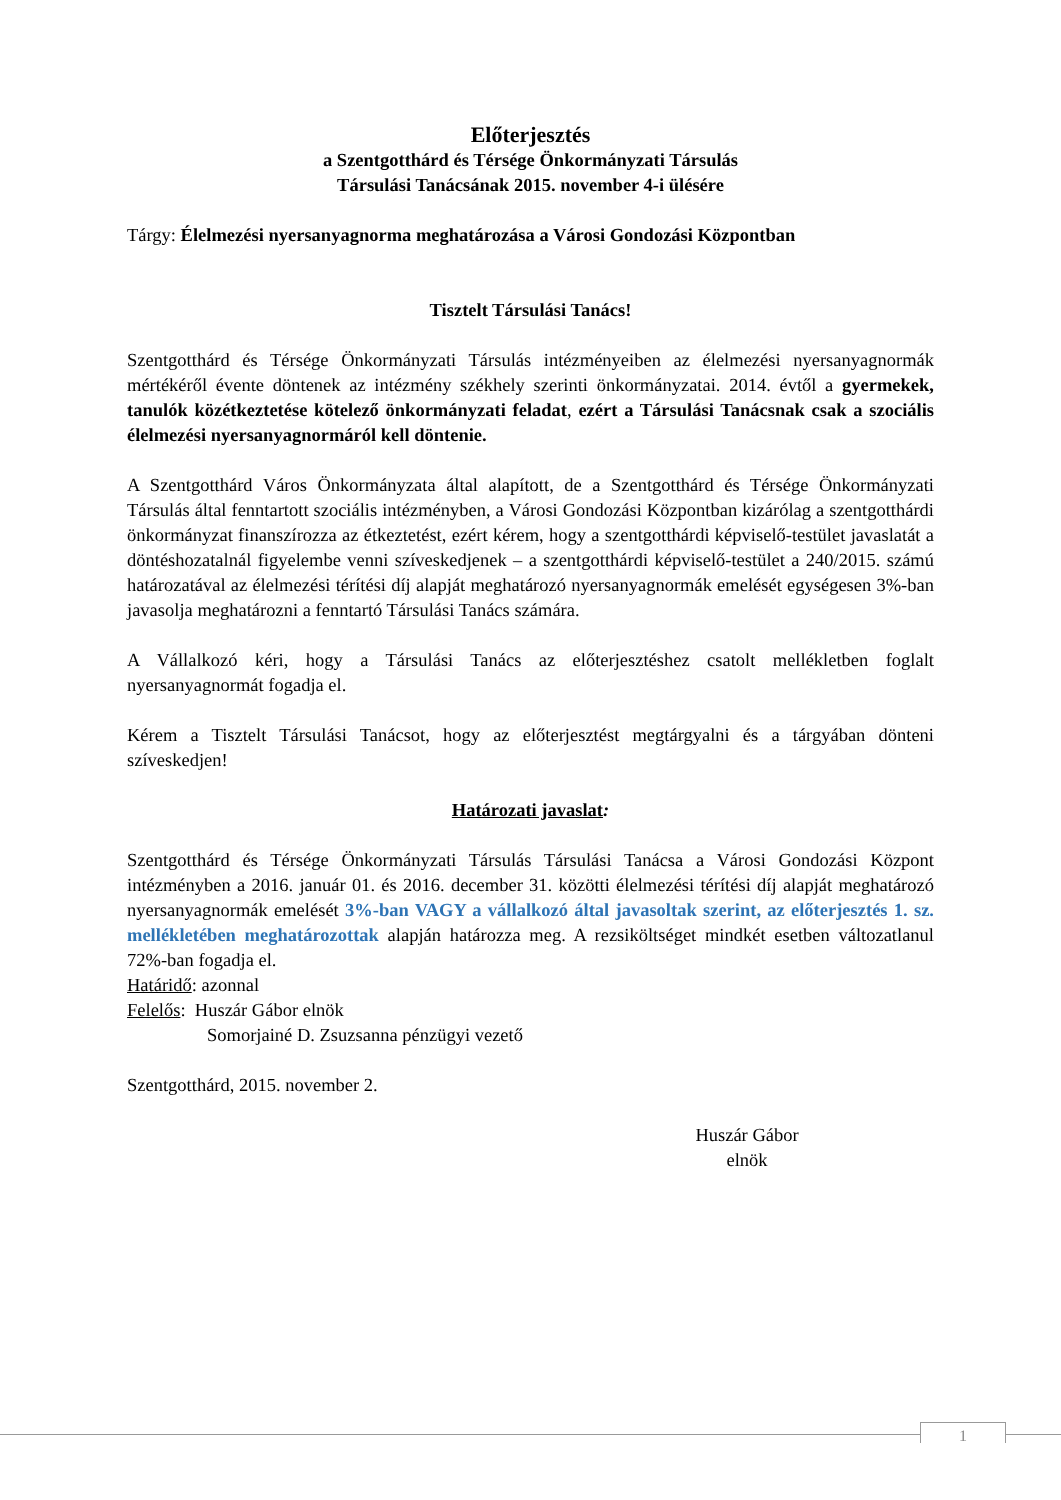Előterjesztés
a Szentgotthárd és Térsége Önkormányzati Társulás
Társulási Tanácsának 2015. november 4-i ülésére
Tárgy: Élelmezési nyersanyagnorma meghatározása a Városi Gondozási Központban
Tisztelt Társulási Tanács!
Szentgotthárd és Térsége Önkormányzati Társulás intézményeiben az élelmezési nyersanyagnormák mértékéről évente döntenek az intézmény székhely szerinti önkormányzatai. 2014. évtől a gyermekek, tanulók közétkeztetése kötelező önkormányzati feladat, ezért a Társulási Tanácsnak csak a szociális élelmezési nyersanyagnormáról kell döntenie.
A Szentgotthárd Város Önkormányzata által alapított, de a Szentgotthárd és Térsége Önkormányzati Társulás által fenntartott szociális intézményben, a Városi Gondozási Központban kizárólag a szentgotthárdi önkormányzat finanszírozza az étkeztetést, ezért kérem, hogy a szentgotthárdi képviselő-testület javaslatát a döntéshozatalnál figyelembe venni szíveskedjenek – a szentgotthárdi képviselő-testület a 240/2015. számú határozatával az élelmezési térítési díj alapját meghatározó nyersanyagnormák emelését egységesen 3%-ban javasolja meghatározni a fenntartó Társulási Tanács számára.
A Vállalkozó kéri, hogy a Társulási Tanács az előterjesztéshez csatolt mellékletben foglalt nyersanyagnormát fogadja el.
Kérem a Tisztelt Társulási Tanácsot, hogy az előterjesztést megtárgyalni és a tárgyában dönteni szíveskedjen!
Határozati javaslat:
Szentgotthárd és Térsége Önkormányzati Társulás Társulási Tanácsa a Városi Gondozási Központ intézményben a 2016. január 01. és 2016. december 31. közötti élelmezési térítési díj alapját meghatározó nyersanyagnormák emelését 3%-ban VAGY a vállalkozó által javasoltak szerint, az előterjesztés 1. sz. mellékletében meghatározottak alapján határozza meg. A rezsiköltséget mindkét esetben változatlanul 72%-ban fogadja el.
Határidő: azonnal
Felelős: Huszár Gábor elnök
Somorjainé D. Zsuzsanna pénzügyi vezető
Szentgotthárd, 2015. november 2.
Huszár Gábor
elnök
1